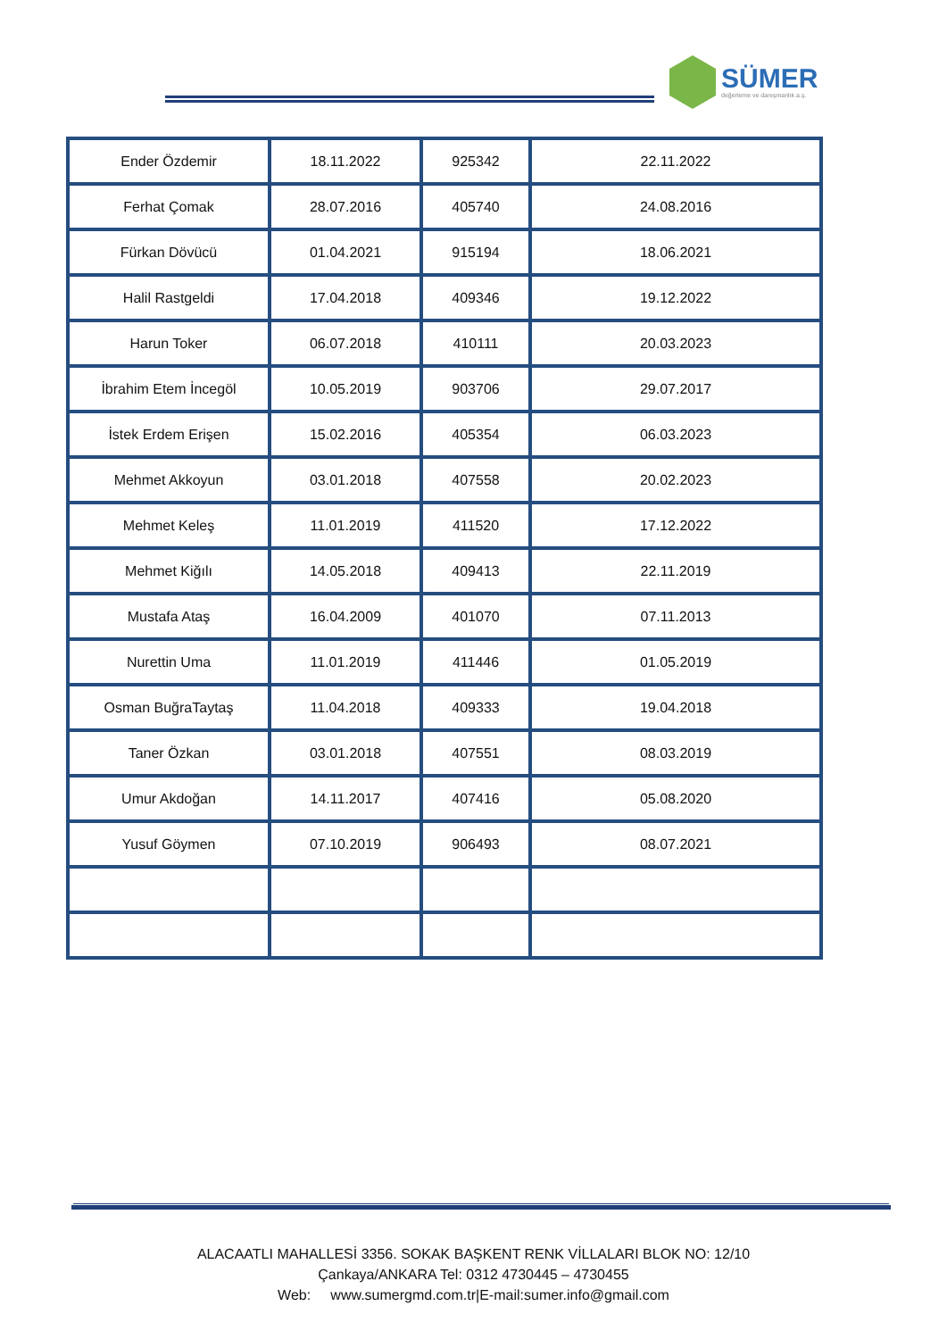SÜMER
değerleme ve danışmanlık a.ş.
| Ender Özdemir | 18.11.2022 | 925342 | 22.11.2022 |
| Ferhat Çomak | 28.07.2016 | 405740 | 24.08.2016 |
| Fürkan Dövücü | 01.04.2021 | 915194 | 18.06.2021 |
| Halil Rastgeldi | 17.04.2018 | 409346 | 19.12.2022 |
| Harun Toker | 06.07.2018 | 410111 | 20.03.2023 |
| İbrahim Etem İncegöl | 10.05.2019 | 903706 | 29.07.2017 |
| İstek Erdem Erişen | 15.02.2016 | 405354 | 06.03.2023 |
| Mehmet Akkoyun | 03.01.2018 | 407558 | 20.02.2023 |
| Mehmet Keleş | 11.01.2019 | 411520 | 17.12.2022 |
| Mehmet Kiğılı | 14.05.2018 | 409413 | 22.11.2019 |
| Mustafa Ataş | 16.04.2009 | 401070 | 07.11.2013 |
| Nurettin Uma | 11.01.2019 | 411446 | 01.05.2019 |
| Osman BuğraTaytaş | 11.04.2018 | 409333 | 19.04.2018 |
| Taner Özkan | 03.01.2018 | 407551 | 08.03.2019 |
| Umur Akdoğan | 14.11.2017 | 407416 | 05.08.2020 |
| Yusuf Göymen | 07.10.2019 | 906493 | 08.07.2021 |
ALACAATLI MAHALLESİ 3356. SOKAK BAŞKENT RENK VİLLALARI BLOK NO: 12/10
Çankaya/ANKARA Tel: 0312 4730445 – 4730455
Web: www.sumergmd.com.tr|E-mail:sumer.info@gmail.com